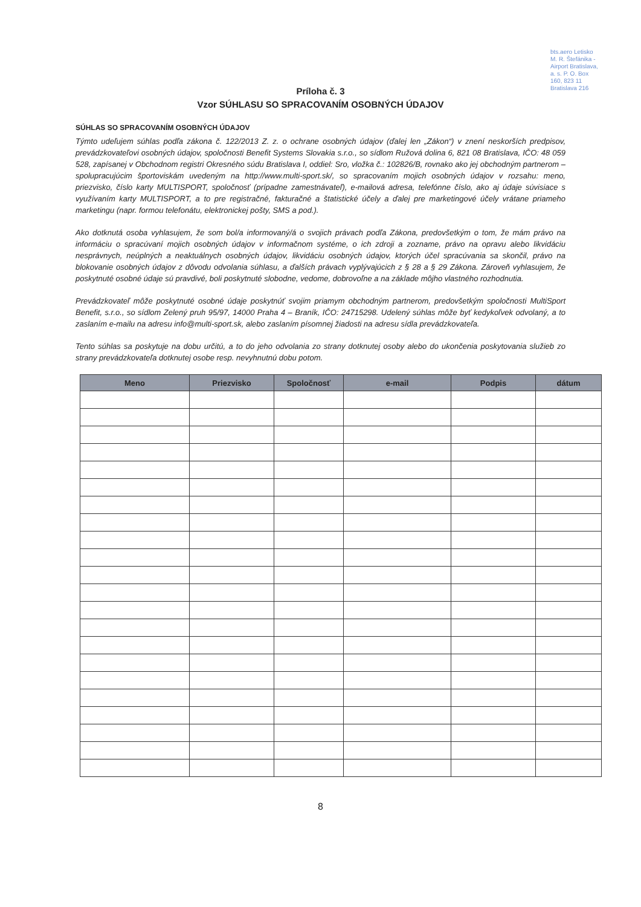bts.aero Letisko M. R. Štefánika - Airport Bratislava, a. s. P. O. Box 160, 823 11 Bratislava 216
Príloha č. 3
Vzor SÚHLASU SO SPRACOVANÍM OSOBNÝCH ÚDAJOV
SÚHLAS SO SPRACOVANÍM OSOBNÝCH ÚDAJOV
Týmto udeľujem súhlas podľa zákona č. 122/2013 Z. z. o ochrane osobných údajov (ďalej len „Zákon“) v znení neskorších predpisov, prevádzkovateľovi osobných údajov, spoločnosti Benefit Systems Slovakia s.r.o., so sídlom Ružová dolina 6, 821 08 Bratislava, IČO: 48 059 528, zapísanej v Obchodnom registri Okresného súdu Bratislava I, oddiel: Sro, vložka č.: 102826/B, rovnako ako jej obchodným partnerom – spolupracujúcim športoviskám uvedeným na http://www.multi-sport.sk/, so spracovaním mojich osobných údajov v rozsahu: meno, priezvisko, číslo karty MULTISPORT, spoločnosť (prípadne zamestnávateľ), e-mailová adresa, telefónne číslo, ako aj údaje súvisiace s využívaním karty MULTISPORT, a to pre registračné, fakturačné a štatistické účely a ďalej pre marketingové účely vrátane priameho marketingu (napr. formou telefonátu, elektronickej pošty, SMS a pod.).
Ako dotknutá osoba vyhlasujem, že som bol/a informovaný/á o svojich právach podľa Zákona, predovšetkým o tom, že mám právo na informáciu o spracúvaní mojich osobných údajov v informačnom systéme, o ich zdroji a zozname, právo na opravu alebo likvidáciu nesprávnych, neúplných a neaktuálnych osobných údajov, likvidáciu osobných údajov, ktorých účel spracúvania sa skončil, právo na blokovanie osobných údajov z dôvodu odvolania súhlasu, a ďalších právach vyplývajúcich z § 28 a § 29 Zákona. Zároveň vyhlasujem, že poskytnuté osobné údaje sú pravdivé, boli poskytnuté slobodne, vedome, dobrovoľne a na základe môjho vlastného rozhodnutia.
Prevádzkovateľ môže poskytnuté osobné údaje poskytnúť svojim priamym obchodným partnerom, predovšetkým spoločnosti MultiSport Benefit, s.r.o., so sídlom Zelený pruh 95/97, 14000 Praha 4 – Braník, IČO: 24715298. Udelený súhlas môže byť kedykoľvek odvolaný, a to zaslaním e-mailu na adresu info@multi-sport.sk, alebo zaslaním písomnej žiadosti na adresu sídla prevádzkovateľa.
Tento súhlas sa poskytuje na dobu určitú, a to do jeho odvolania zo strany dotknutej osoby alebo do ukončenia poskytovania služieb zo strany prevádzkovateľa dotknutej osobe resp. nevyhnutnú dobu potom.
| Meno | Priezvisko | Spoločnosť | e-mail | Podpis | dátum |
| --- | --- | --- | --- | --- | --- |
8